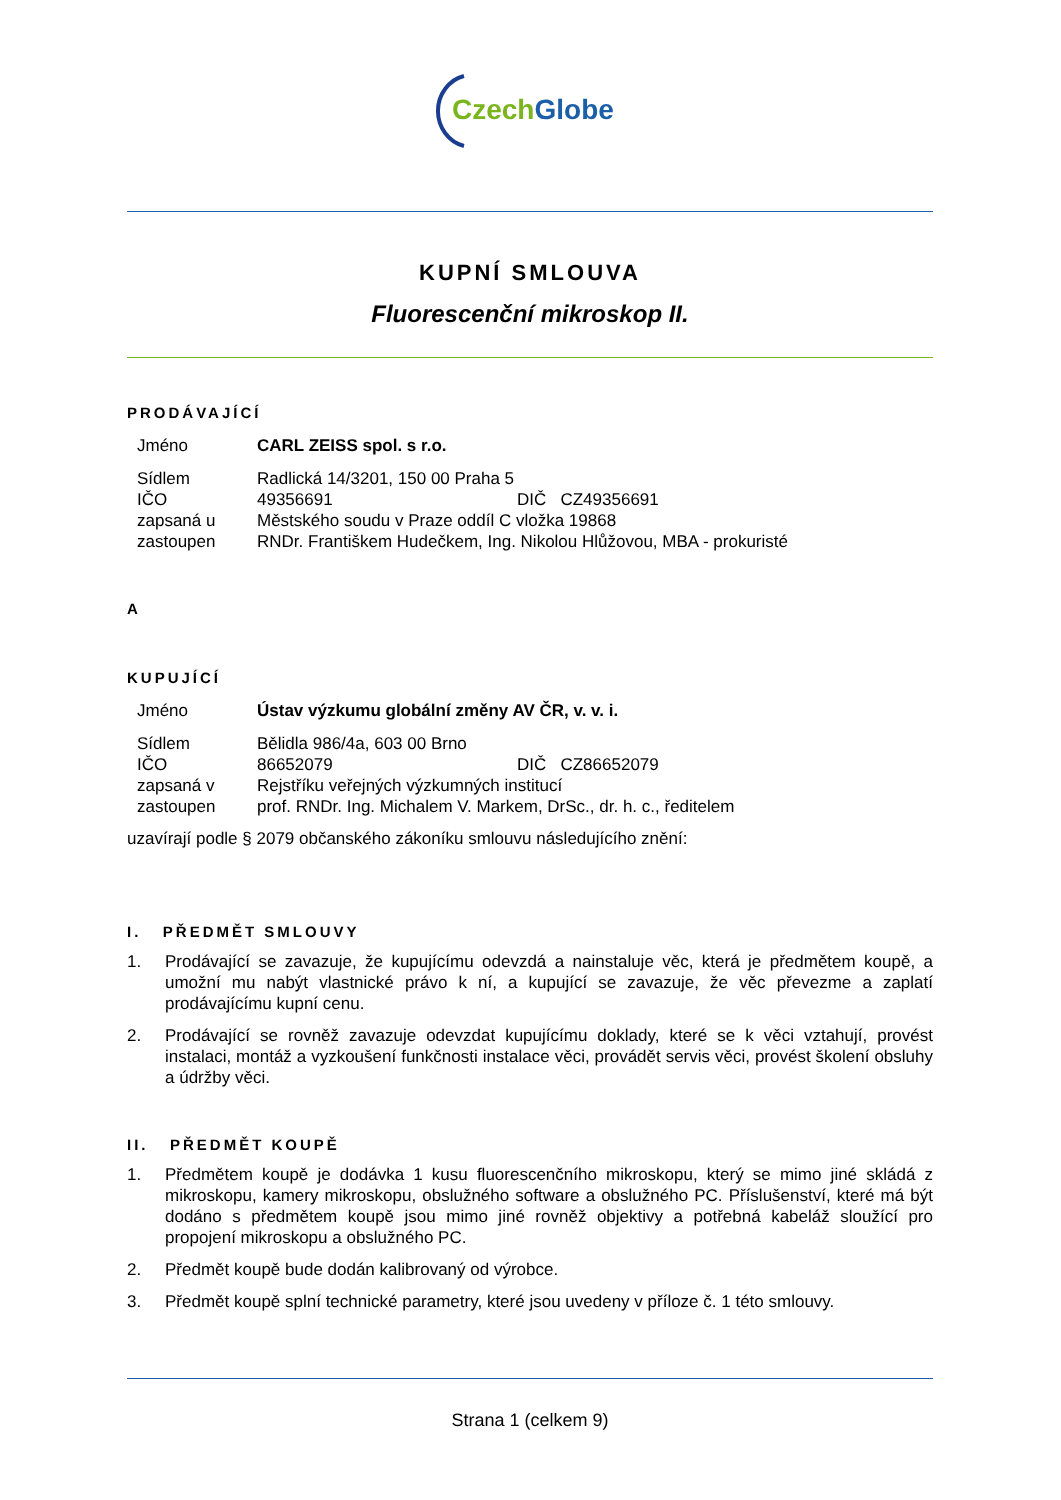Czech Globe
KUPNÍ SMLOUVA
Fluorescenční mikroskop II.
PRODÁVAJÍCÍ
| Jméno | CARL ZEISS spol. s r.o. | |
| Sídlem | Radlická 14/3201, 150 00 Praha 5 | |
| IČO | 49356691 | DIČ CZ49356691 |
| zapsaná u | Městského soudu v Praze oddíl C vložka 19868 | |
| zastoupen | RNDr. Františkem Hudečkem, Ing. Nikolou Hlůžovou, MBA - prokuristé | |
A
KUPUJÍCÍ
| Jméno | Ústav výzkumu globální změny AV ČR, v. v. i. | |
| Sídlem | Bělidla 986/4a, 603 00 Brno | |
| IČO | 86652079 | DIČ CZ86652079 |
| zapsaná v | Rejstříku veřejných výzkumných institucí | |
| zastoupen | prof. RNDr. Ing. Michalem V. Markem, DrSc., dr. h. c., ředitelem | |
uzavírají podle § 2079 občanského zákoníku smlouvu následujícího znění:
I. PŘEDMĚT SMLOUVY
1. Prodávající se zavazuje, že kupujícímu odevzdá a nainstaluje věc, která je předmětem koupě, a umožní mu nabýt vlastnické právo k ní, a kupující se zavazuje, že věc převezme a zaplatí prodávajícímu kupní cenu.
2. Prodávající se rovněž zavazuje odevzdat kupujícímu doklady, které se k věci vztahují, provést instalaci, montáž a vyzkoušení funkčnosti instalace věci, provádět servis věci, provést školení obsluhy a údržby věci.
II. PŘEDMĚT KOUPĚ
1. Předmětem koupě je dodávka 1 kusu fluorescenčního mikroskopu, který se mimo jiné skládá z mikroskopu, kamery mikroskopu, obslužného software a obslužného PC. Příslušenství, které má být dodáno s předmětem koupě jsou mimo jiné rovněž objektivy a potřebná kabeláž sloužící pro propojení mikroskopu a obslužného PC.
2. Předmět koupě bude dodán kalibrovaný od výrobce.
3. Předmět koupě splní technické parametry, které jsou uvedeny v příloze č. 1 této smlouvy.
Strana 1 (celkem 9)